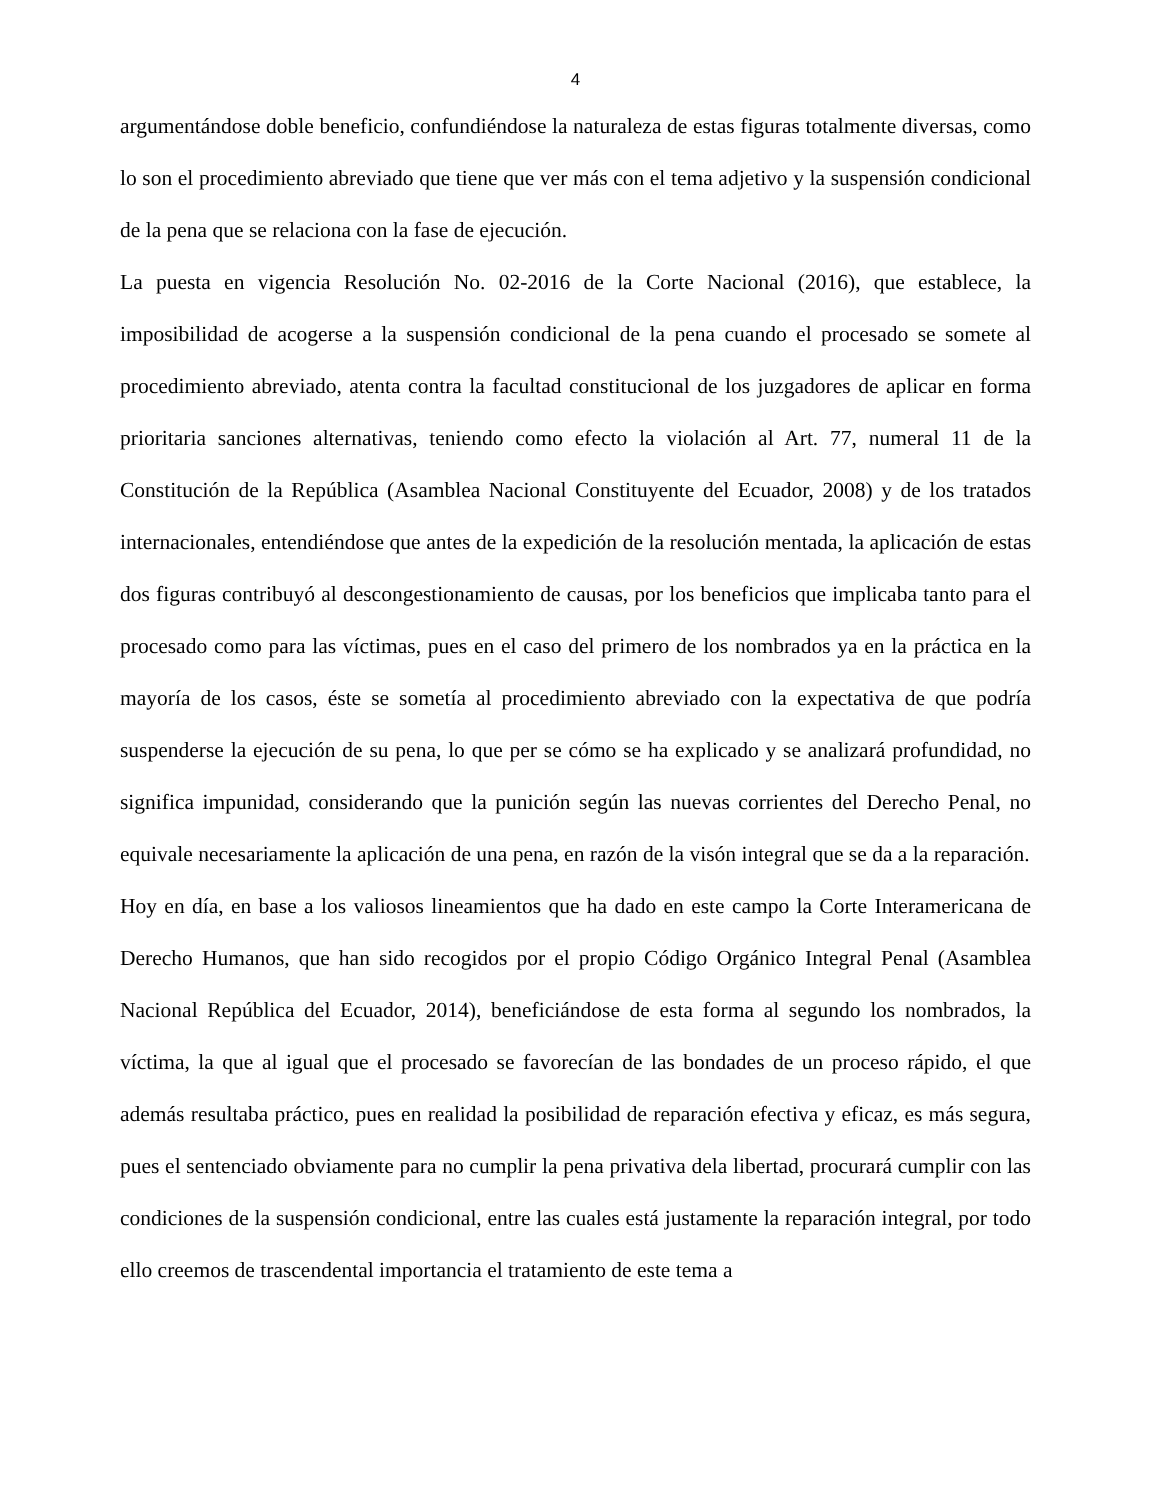4
argumentándose doble beneficio, confundiéndose la naturaleza de estas figuras totalmente diversas, como lo son el procedimiento abreviado que tiene que ver más con el tema adjetivo y la suspensión condicional de la pena que se relaciona con la fase de ejecución.
La puesta en vigencia Resolución No. 02-2016 de la Corte Nacional (2016), que establece, la imposibilidad de acogerse a la suspensión condicional de la pena cuando el procesado se somete al procedimiento abreviado, atenta contra la facultad constitucional de los juzgadores de aplicar en forma prioritaria sanciones alternativas, teniendo como efecto la violación al Art. 77, numeral 11 de la Constitución de la República (Asamblea Nacional Constituyente del Ecuador, 2008) y de los tratados internacionales, entendiéndose que antes de la expedición de la resolución mentada, la aplicación de estas dos figuras contribuyó al descongestionamiento de causas, por los beneficios que implicaba tanto para el procesado como para las víctimas, pues en el caso del primero de los nombrados ya en la práctica en la mayoría de los casos, éste se sometía al procedimiento abreviado con la expectativa de que podría suspenderse la ejecución de su pena, lo que per se cómo se ha explicado y se analizará profundidad, no significa impunidad, considerando que la punición según las nuevas corrientes del Derecho Penal, no equivale necesariamente la aplicación de una pena, en razón de la visón integral que se da a la reparación.
Hoy en día, en base a los valiosos lineamientos que ha dado en este campo la Corte Interamericana de Derecho Humanos, que han sido recogidos por el propio Código Orgánico Integral Penal (Asamblea Nacional República del Ecuador, 2014), beneficiándose de esta forma al segundo los nombrados, la víctima, la que al igual que el procesado se favorecían de las bondades de un proceso rápido, el que además resultaba práctico, pues en realidad la posibilidad de reparación efectiva y eficaz, es más segura, pues el sentenciado obviamente para no cumplir la pena privativa dela libertad, procurará cumplir con las condiciones de la suspensión condicional, entre las cuales está justamente la reparación integral, por todo ello creemos de trascendental importancia el tratamiento de este tema a